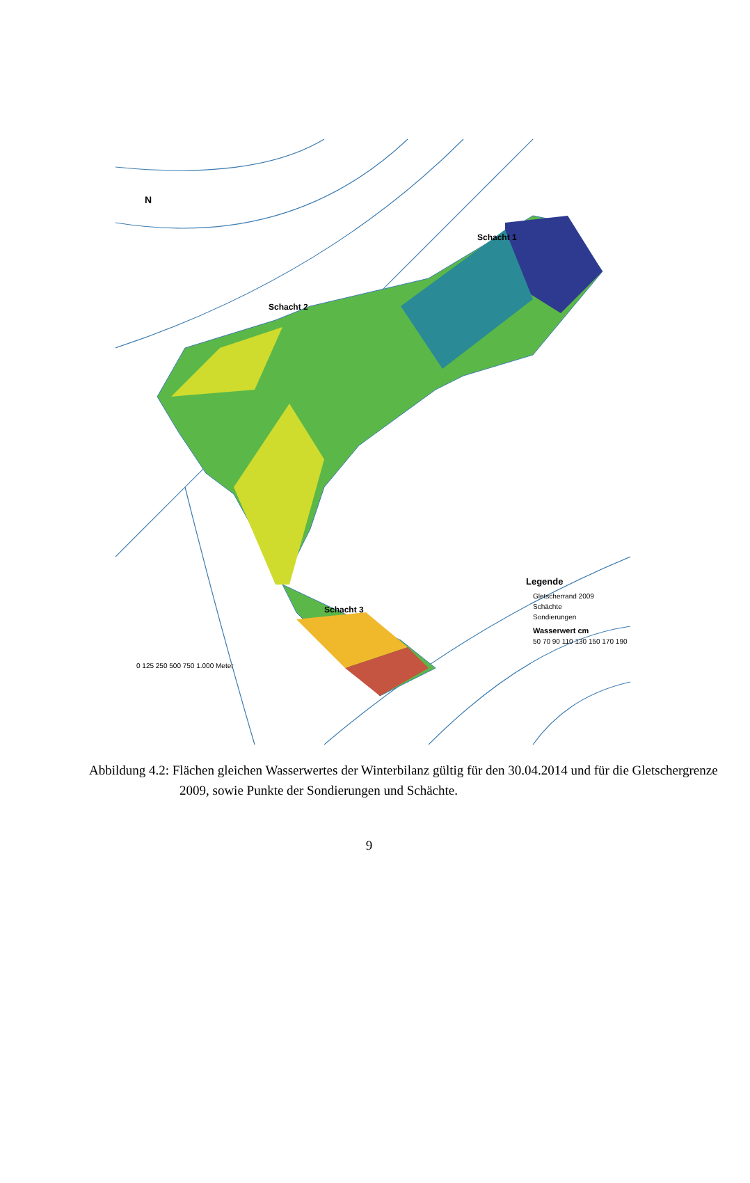N
Schacht 2
Schacht 1
Schacht 3
0 125 250 500 750 1.000 Meter
Legende
Gletscherrand 2009
Schächte
Sondierungen
Wasserwert cm
50 70 90 110 130 150 170 190
Abbildung 4.2: Flächen gleichen Wasserwertes der Winterbilanz gültig für den 30.04.2014 und für die Gletschergrenze 2009, sowie Punkte der Sondierungen und Schächte.
9